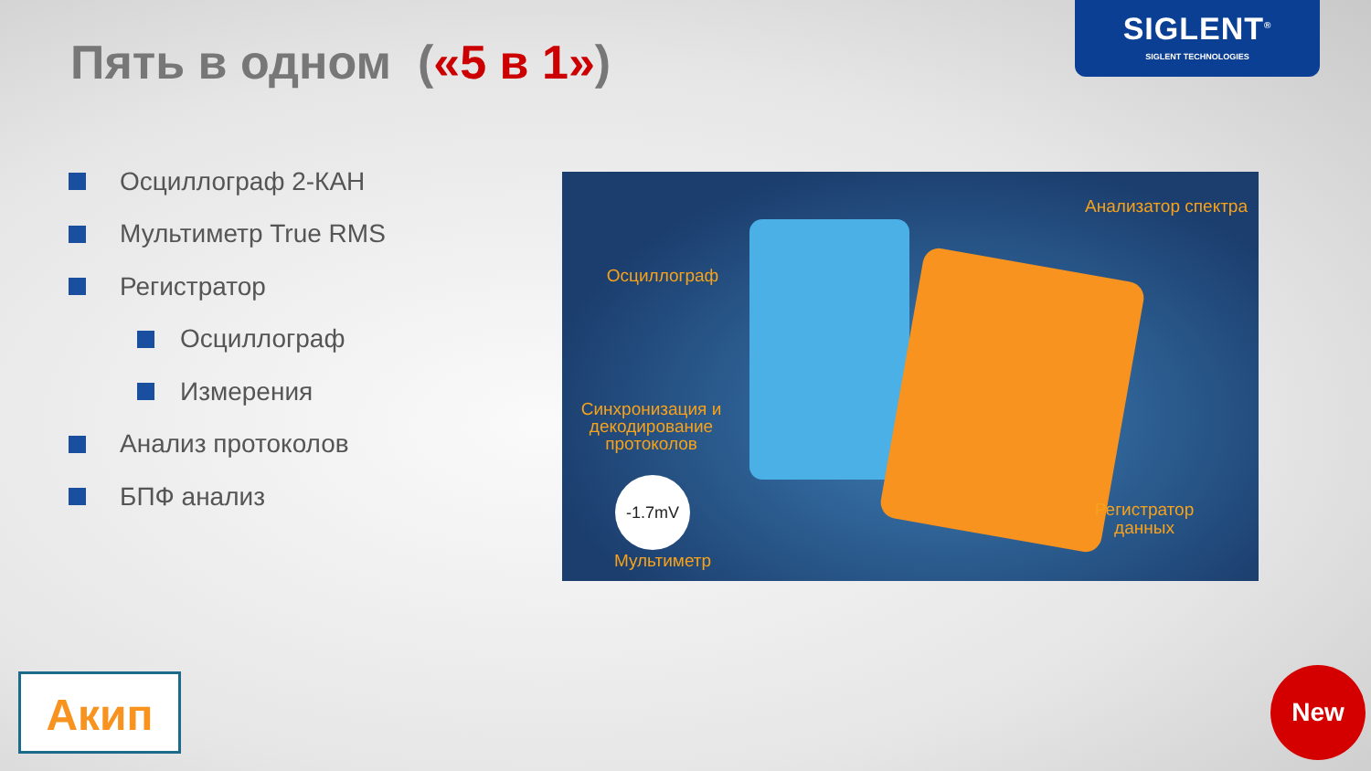Пять в одном («5 в 1»)
SIGLENT<sup>®</sup>
SIGLENT TECHNOLOGIES
Осциллограф 2-КАН
Мультиметр True RMS
Регистратор
Осциллограф
Измерения
Анализ протоколов
БПФ анализ
Осциллограф
Анализатор спектра
Синхронизация и декодирование протоколов
-1.7mV
Мультиметр
Регистратор данных
Акип New